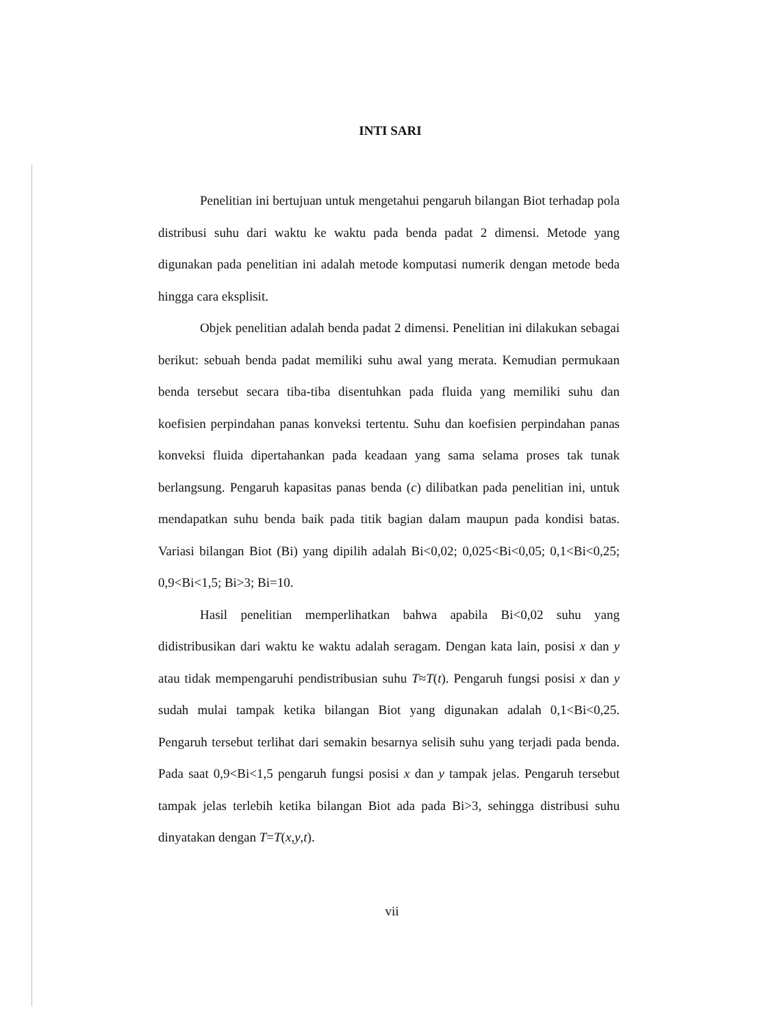INTI SARI
Penelitian ini bertujuan untuk mengetahui pengaruh bilangan Biot terhadap pola distribusi suhu dari waktu ke waktu pada benda padat 2 dimensi. Metode yang digunakan pada penelitian ini adalah metode komputasi numerik dengan metode beda hingga cara eksplisit.
Objek penelitian adalah benda padat 2 dimensi. Penelitian ini dilakukan sebagai berikut: sebuah benda padat memiliki suhu awal yang merata. Kemudian permukaan benda tersebut secara tiba-tiba disentuhkan pada fluida yang memiliki suhu dan koefisien perpindahan panas konveksi tertentu. Suhu dan koefisien perpindahan panas konveksi fluida dipertahankan pada keadaan yang sama selama proses tak tunak berlangsung. Pengaruh kapasitas panas benda (c) dilibatkan pada penelitian ini, untuk mendapatkan suhu benda baik pada titik bagian dalam maupun pada kondisi batas. Variasi bilangan Biot (Bi) yang dipilih adalah Bi<0,02; 0,025<Bi<0,05; 0,1<Bi<0,25; 0,9<Bi<1,5; Bi>3; Bi=10.
Hasil penelitian memperlihatkan bahwa apabila Bi<0,02 suhu yang didistribusikan dari waktu ke waktu adalah seragam. Dengan kata lain, posisi x dan y atau tidak mempengaruhi pendistribusian suhu T≈T(t). Pengaruh fungsi posisi x dan y sudah mulai tampak ketika bilangan Biot yang digunakan adalah 0,1<Bi<0,25. Pengaruh tersebut terlihat dari semakin besarnya selisih suhu yang terjadi pada benda. Pada saat 0,9<Bi<1,5 pengaruh fungsi posisi x dan y tampak jelas. Pengaruh tersebut tampak jelas terlebih ketika bilangan Biot ada pada Bi>3, sehingga distribusi suhu dinyatakan dengan T=T(x,y,t).
vii